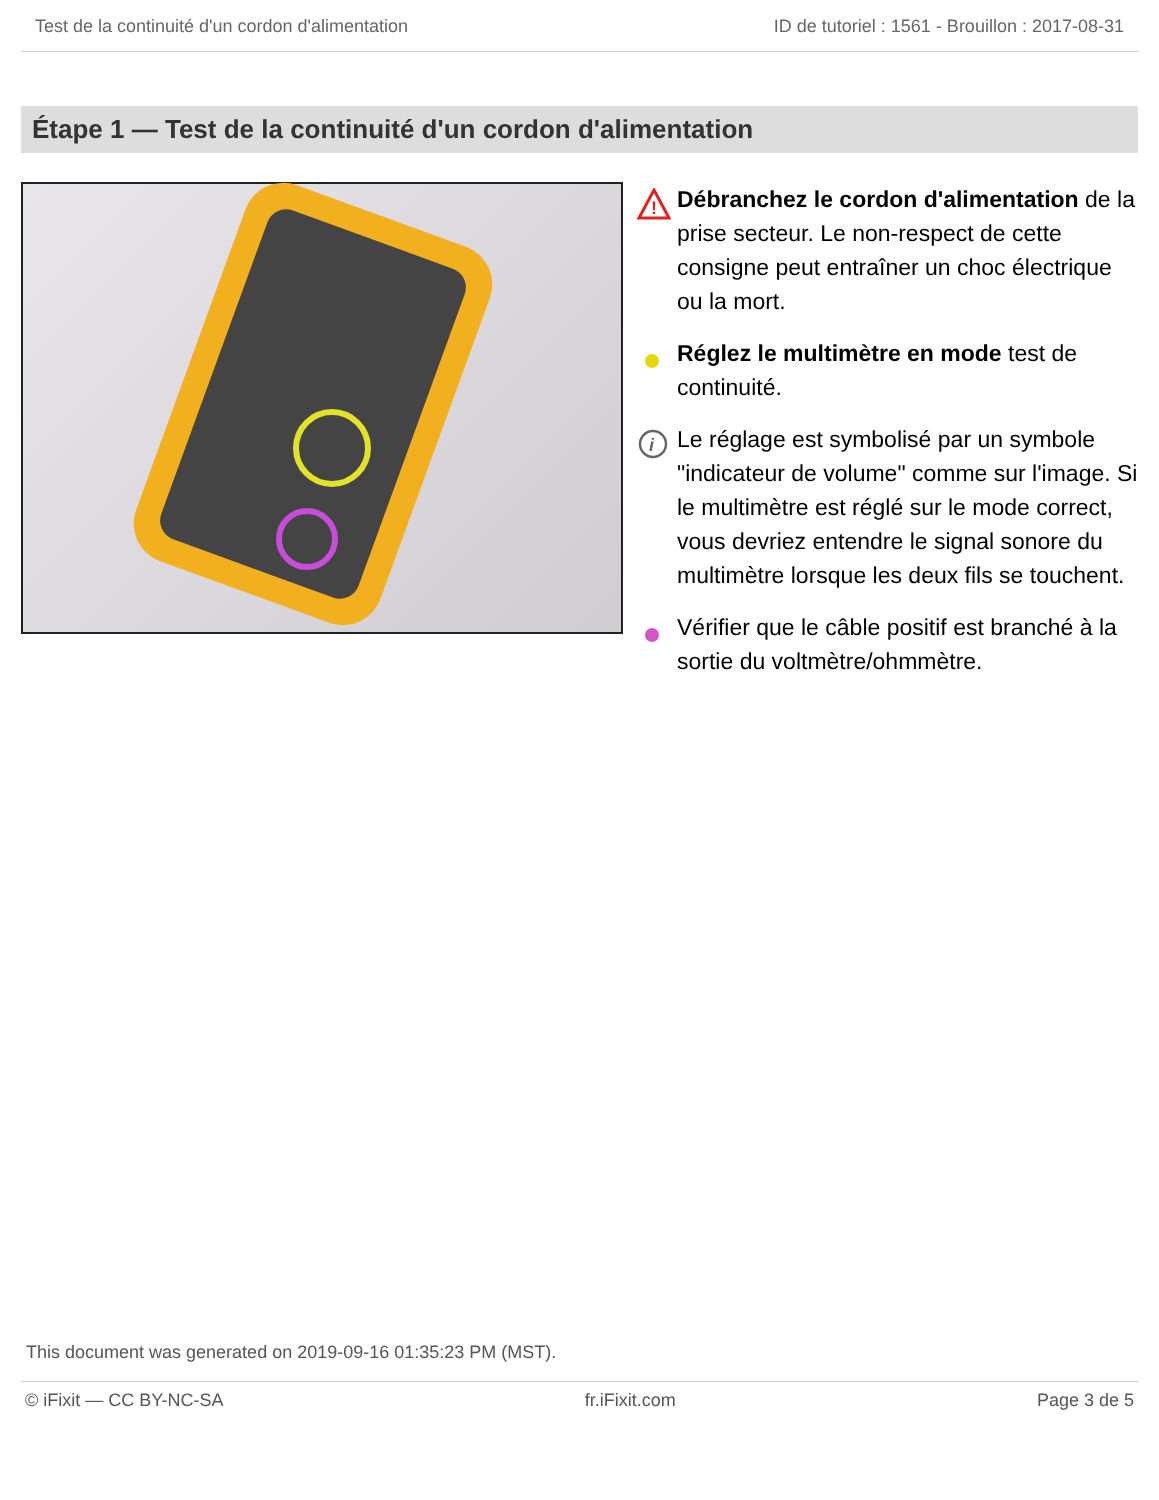Test de la continuité d'un cordon d'alimentation ID de tutoriel : 1561 - Brouillon : 2017-08-31
Étape 1 — Test de la continuité d'un cordon d'alimentation
!
Débranchez le cordon d'alimentation de la prise secteur. Le non-respect de cette consigne peut entraîner un choc électrique ou la mort.
Réglez le multimètre en mode test de continuité.
i
Le réglage est symbolisé par un symbole "indicateur de volume" comme sur l'image. Si le multimètre est réglé sur le mode correct, vous devriez entendre le signal sonore du multimètre lorsque les deux fils se touchent.
Vérifier que le câble positif est branché à la sortie du voltmètre/ohmmètre.
This document was generated on 2019-09-16 01:35:23 PM (MST).
© iFixit — CC BY-NC-SA fr.iFixit.com Page 3 de 5